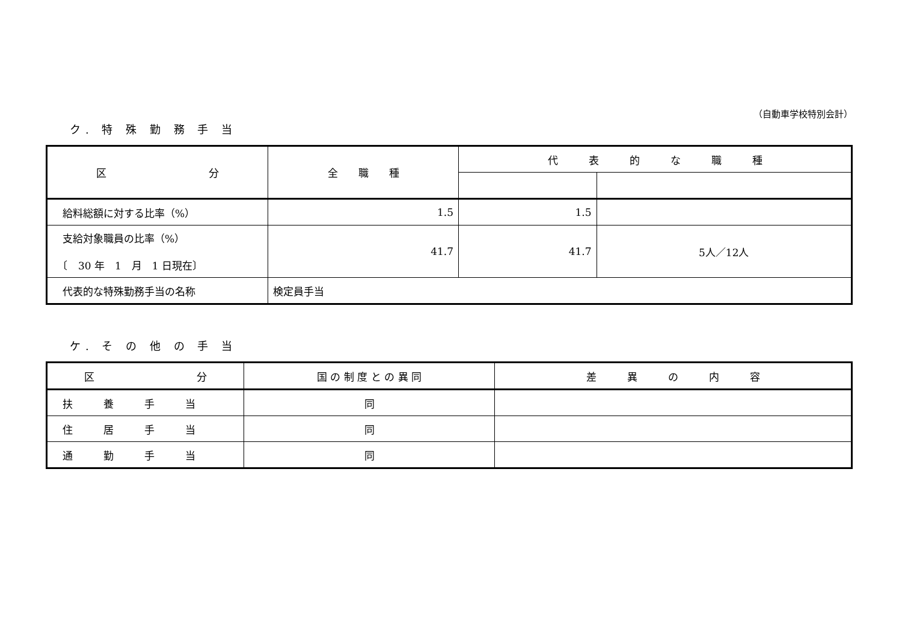（自動車学校特別会計）
ク. 特 殊 勤 務 手 当
| 区 分 | 全 職 種 | 代 表 的 な 職 種 | |
| --- | --- | --- | --- |
| 給料総額に対する比率（%） | 1.5 | 1.5 | |
| 支給対象職員の比率（%） 〔 30 年 1 月 1 日現在〕 | 41.7 | 41.7 | 5人／12人 |
| 代表的な特殊勤務手当の名称 | 検定員手当 | | |
ケ. そ の 他 の 手 当
| 区 分 | 国 の 制 度 と の 異 同 | 差 異 の 内 容 |
| --- | --- | --- |
| 扶 養 手 当 | 同 | |
| 住 居 手 当 | 同 | |
| 通 勤 手 当 | 同 | |